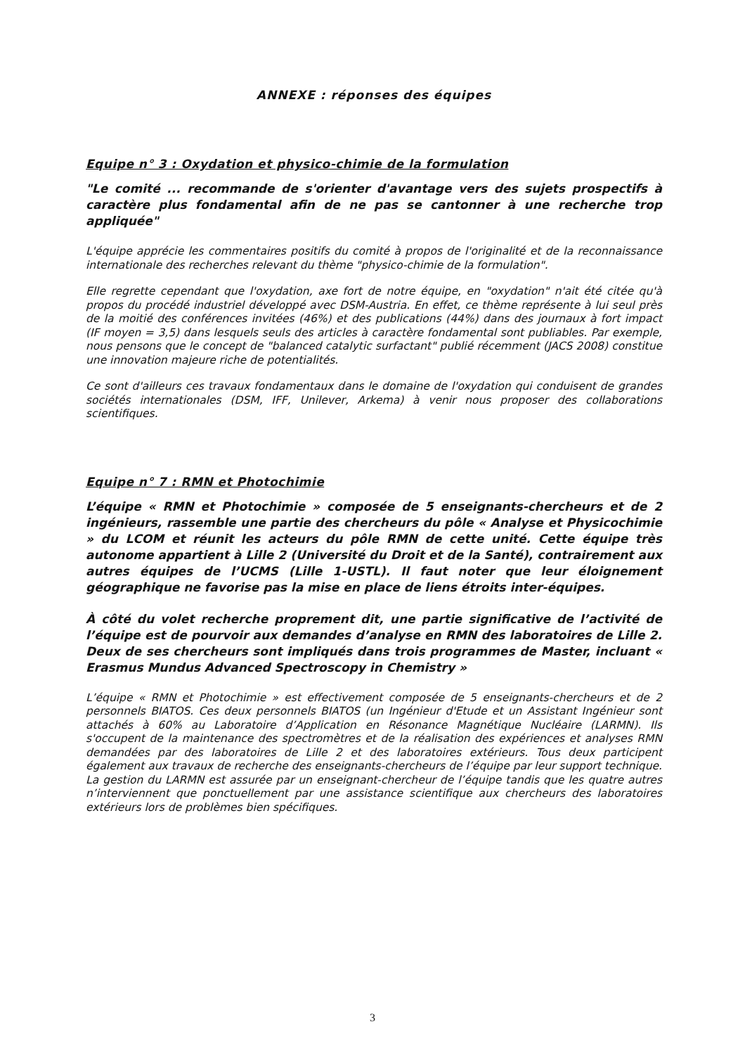ANNEXE : réponses des équipes
Equipe n° 3 : Oxydation et physico-chimie de la formulation
"Le comité ... recommande de s'orienter d'avantage vers des sujets prospectifs à caractère plus fondamental afin de ne pas se cantonner à une recherche trop appliquée"
L'équipe apprécie les commentaires positifs du comité à propos de l'originalité et de la reconnaissance internationale des recherches relevant du thème "physico-chimie de la formulation".
Elle regrette cependant que l'oxydation, axe fort de notre équipe, en "oxydation" n'ait été citée qu'à propos du procédé industriel développé avec DSM-Austria. En effet, ce thème représente à lui seul près de la moitié des conférences invitées (46%) et des publications (44%) dans des journaux à fort impact (IF moyen = 3,5) dans lesquels seuls des articles à caractère fondamental sont publiables. Par exemple, nous pensons que le concept de "balanced catalytic surfactant" publié récemment (JACS 2008) constitue une innovation majeure riche de potentialités.
Ce sont d'ailleurs ces travaux fondamentaux dans le domaine de l'oxydation qui conduisent de grandes sociétés internationales (DSM, IFF, Unilever, Arkema) à venir nous proposer des collaborations scientifiques.
Equipe n° 7 : RMN et Photochimie
L’équipe « RMN et Photochimie » composée de 5 enseignants-chercheurs et de 2 ingénieurs, rassemble une partie des chercheurs du pôle « Analyse et Physicochimie » du LCOM et réunit les acteurs du pôle RMN de cette unité. Cette équipe très autonome appartient à Lille 2 (Université du Droit et de la Santé), contrairement aux autres équipes de l’UCMS (Lille 1-USTL). Il faut noter que leur éloignement géographique ne favorise pas la mise en place de liens étroits inter-équipes.
À côté du volet recherche proprement dit, une partie significative de l’activité de l’équipe est de pourvoir aux demandes d’analyse en RMN des laboratoires de Lille 2. Deux de ses chercheurs sont impliqués dans trois programmes de Master, incluant « Erasmus Mundus Advanced Spectroscopy in Chemistry »
L’équipe « RMN et Photochimie » est effectivement composée de 5 enseignants-chercheurs et de 2 personnels BIATOS. Ces deux personnels BIATOS (un Ingénieur d'Etude et un Assistant Ingénieur sont attachés à 60% au Laboratoire d’Application en Résonance Magnétique Nucléaire (LARMN). Ils s'occupent de la maintenance des spectromètres et de la réalisation des expériences et analyses RMN demandées par des laboratoires de Lille 2 et des laboratoires extérieurs. Tous deux participent également aux travaux de recherche des enseignants-chercheurs de l’équipe par leur support technique. La gestion du LARMN est assurée par un enseignant-chercheur de l’équipe tandis que les quatre autres n’interviennent que ponctuellement par une assistance scientifique aux chercheurs des laboratoires extérieurs lors de problèmes bien spécifiques.
3